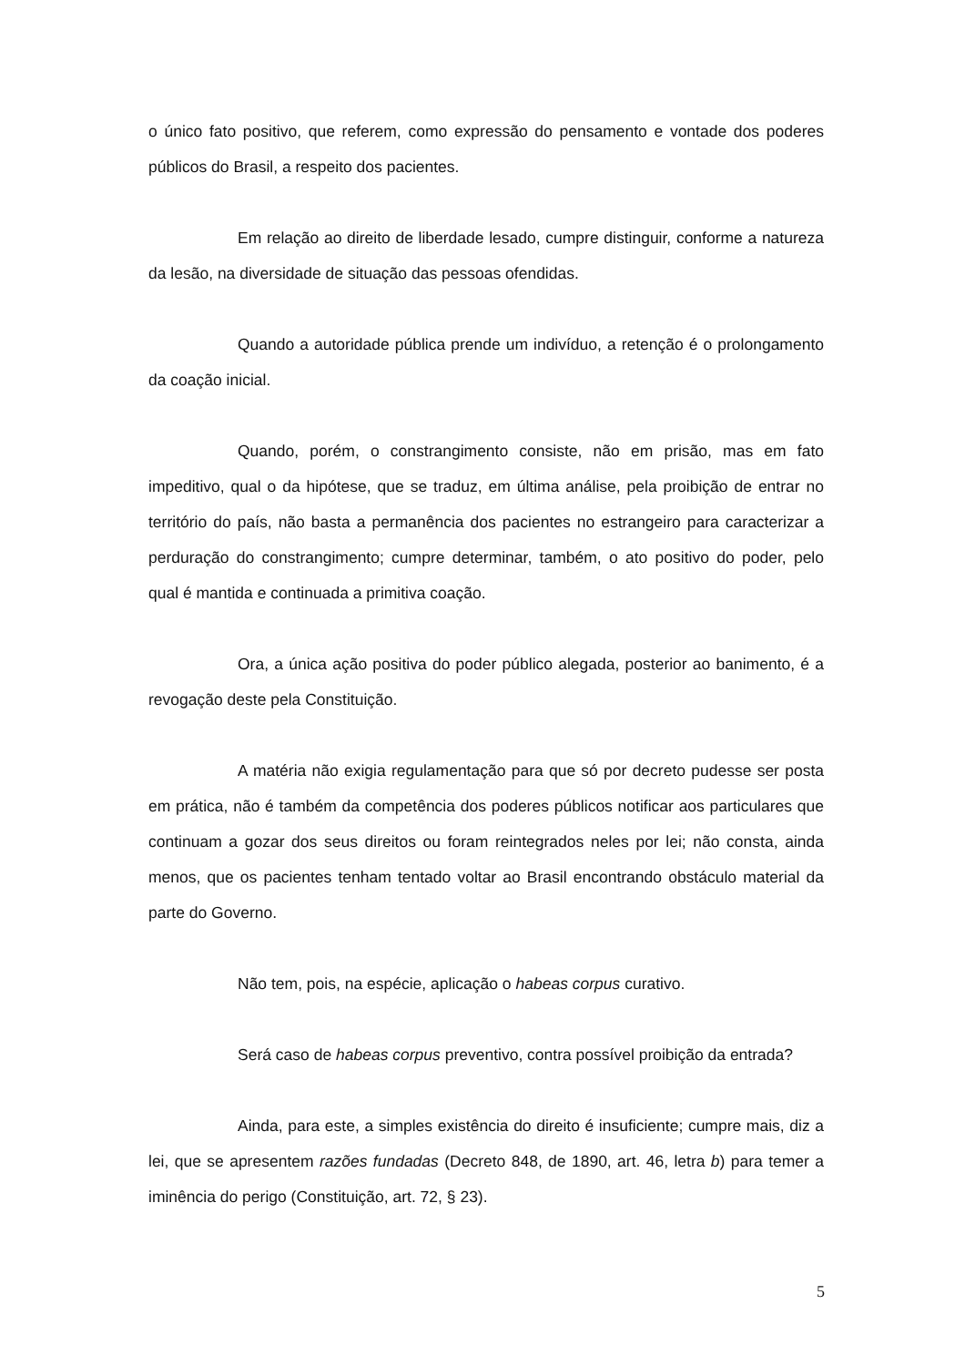o único fato positivo, que referem, como expressão do pensamento e vontade dos poderes públicos do Brasil, a respeito dos pacientes.
Em relação ao direito de liberdade lesado, cumpre distinguir, conforme a natureza da lesão, na diversidade de situação das pessoas ofendidas.
Quando a autoridade pública prende um indivíduo, a retenção é o prolongamento da coação inicial.
Quando, porém, o constrangimento consiste, não em prisão, mas em fato impeditivo, qual o da hipótese, que se traduz, em última análise, pela proibição de entrar no território do país, não basta a permanência dos pacientes no estrangeiro para caracterizar a perduração do constrangimento; cumpre determinar, também, o ato positivo do poder, pelo qual é mantida e continuada a primitiva coação.
Ora, a única ação positiva do poder público alegada, posterior ao banimento, é a revogação deste pela Constituição.
A matéria não exigia regulamentação para que só por decreto pudesse ser posta em prática, não é também da competência dos poderes públicos notificar aos particulares que continuam a gozar dos seus direitos ou foram reintegrados neles por lei; não consta, ainda menos, que os pacientes tenham tentado voltar ao Brasil encontrando obstáculo material da parte do Governo.
Não tem, pois, na espécie, aplicação o habeas corpus curativo.
Será caso de habeas corpus preventivo, contra possível proibição da entrada?
Ainda, para este, a simples existência do direito é insuficiente; cumpre mais, diz a lei, que se apresentem razões fundadas (Decreto 848, de 1890, art. 46, letra b) para temer a iminência do perigo (Constituição, art. 72, § 23).
5